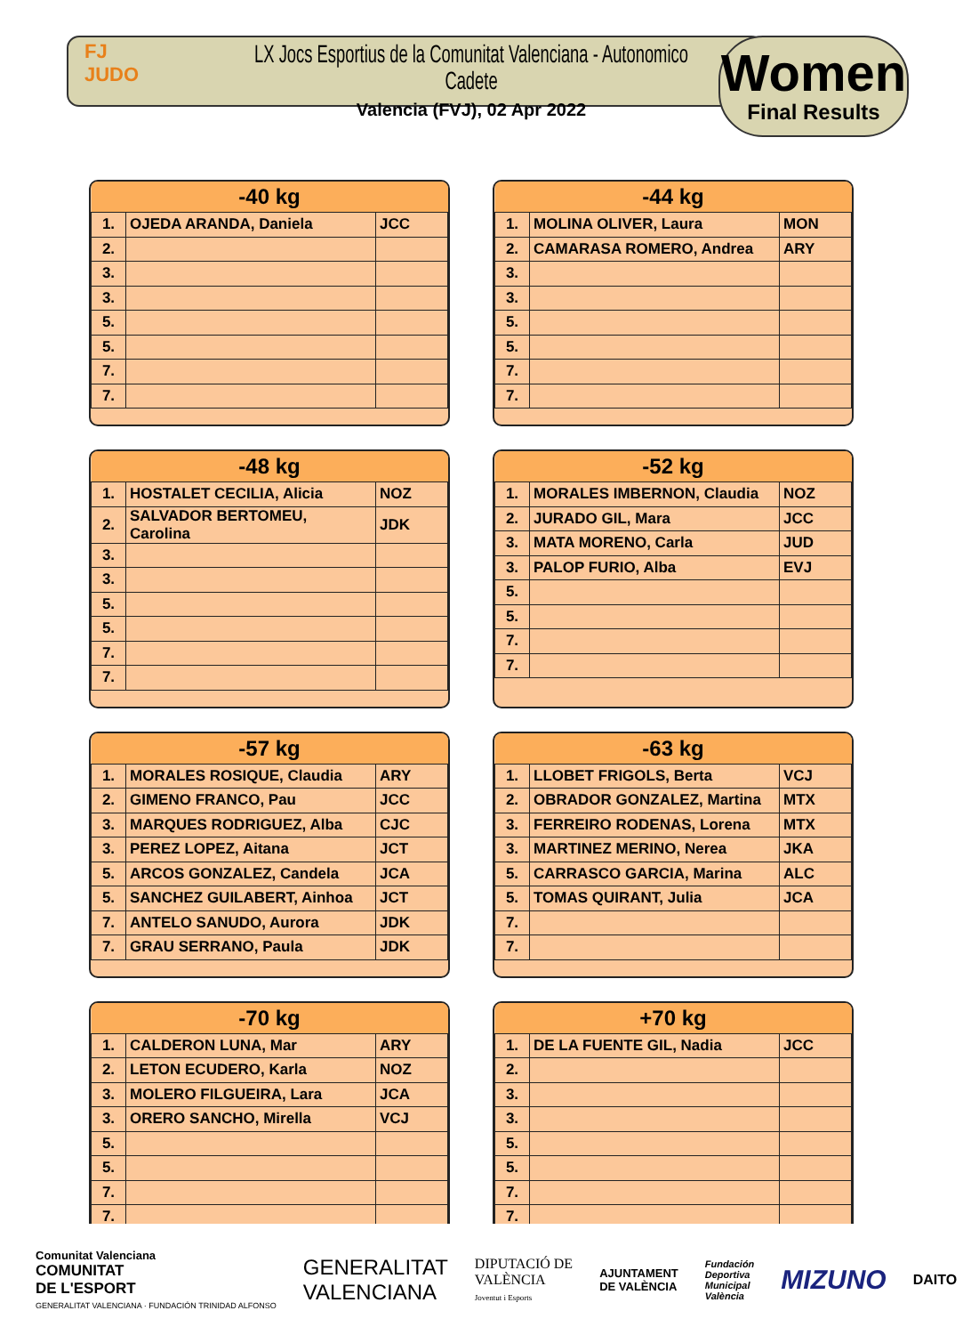FJ
JUDO
LX Jocs Esportius de la Comunitat Valenciana - Autonomico Cadete
Valencia (FVJ), 02 Apr 2022
Women
Final Results
| -40 kg | | |
| --- | --- | --- |
| 1. | OJEDA ARANDA, Daniela | JCC |
| 2. | | |
| 3. | | |
| 3. | | |
| 5. | | |
| 5. | | |
| 7. | | |
| 7. | | |
| -44 kg | | |
| --- | --- | --- |
| 1. | MOLINA OLIVER, Laura | MON |
| 2. | CAMARASA ROMERO, Andrea | ARY |
| 3. | | |
| 3. | | |
| 5. | | |
| 5. | | |
| 7. | | |
| 7. | | |
| -48 kg | | |
| --- | --- | --- |
| 1. | HOSTALET CECILIA, Alicia | NOZ |
| 2. | SALVADOR BERTOMEU, Carolina | JDK |
| 3. | | |
| 3. | | |
| 5. | | |
| 5. | | |
| 7. | | |
| 7. | | |
| -52 kg | | |
| --- | --- | --- |
| 1. | MORALES IMBERNON, Claudia | NOZ |
| 2. | JURADO GIL, Mara | JCC |
| 3. | MATA MORENO, Carla | JUD |
| 3. | PALOP FURIO, Alba | EVJ |
| 5. | | |
| 5. | | |
| 7. | | |
| 7. | | |
| -57 kg | | |
| --- | --- | --- |
| 1. | MORALES ROSIQUE, Claudia | ARY |
| 2. | GIMENO FRANCO, Pau | JCC |
| 3. | MARQUES RODRIGUEZ, Alba | CJC |
| 3. | PEREZ LOPEZ, Aitana | JCT |
| 5. | ARCOS GONZALEZ, Candela | JCA |
| 5. | SANCHEZ GUILABERT, Ainhoa | JCT |
| 7. | ANTELO SANUDO, Aurora | JDK |
| 7. | GRAU SERRANO, Paula | JDK |
| -63 kg | | |
| --- | --- | --- |
| 1. | LLOBET FRIGOLS, Berta | VCJ |
| 2. | OBRADOR GONZALEZ, Martina | MTX |
| 3. | FERREIRO RODENAS, Lorena | MTX |
| 3. | MARTINEZ MERINO, Nerea | JKA |
| 5. | CARRASCO GARCIA, Marina | ALC |
| 5. | TOMAS QUIRANT, Julia | JCA |
| 7. | | |
| 7. | | |
| -70 kg | | |
| --- | --- | --- |
| 1. | CALDERON LUNA, Mar | ARY |
| 2. | LETON ECUDERO, Karla | NOZ |
| 3. | MOLERO FILGUEIRA, Lara | JCA |
| 3. | ORERO SANCHO, Mirella | VCJ |
| 5. | | |
| 5. | | |
| 7. | | |
| 7. | | |
| +70 kg | | |
| --- | --- | --- |
| 1. | DE LA FUENTE GIL, Nadia | JCC |
| 2. | | |
| 3. | | |
| 3. | | |
| 5. | | |
| 5. | | |
| 7. | | |
| 7. | | |
Comunitat Valenciana
COMUNITAT
DE L'ESPORT
GENERALITAT VALENCIANA · FUNDACIÓN TRINIDAD ALFONSO
GENERALITAT
VALENCIANA
DIPUTACIÓ DE
VALÈNCIA
Joventut i Esports
AJUNTAMENT
DE VALÈNCIA
Fundación
Deportiva
Municipal
València
MIZUNO
DAITO